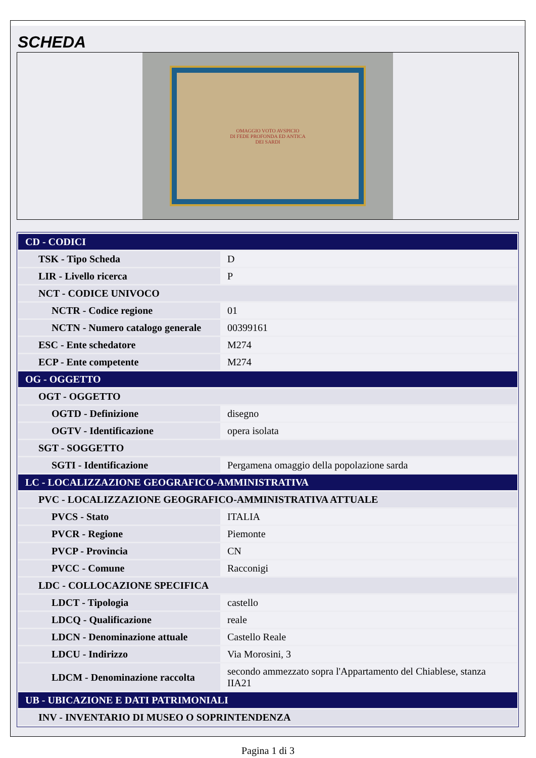SCHEDA
OMAGGIO VOTO AVSPICIO
DI FEDE PROFONDA ED ANTICA
DEI SARDI
| CD - CODICI | |
| TSK - Tipo Scheda | D |
| LIR - Livello ricerca | P |
| NCT - CODICE UNIVOCO | |
| NCTR - Codice regione | 01 |
| NCTN - Numero catalogo generale | 00399161 |
| ESC - Ente schedatore | M274 |
| ECP - Ente competente | M274 |
| OG - OGGETTO | |
| OGT - OGGETTO | |
| OGTD - Definizione | disegno |
| OGTV - Identificazione | opera isolata |
| SGT - SOGGETTO | |
| SGTI - Identificazione | Pergamena omaggio della popolazione sarda |
| LC - LOCALIZZAZIONE GEOGRAFICO-AMMINISTRATIVA | |
| PVC - LOCALIZZAZIONE GEOGRAFICO-AMMINISTRATIVA ATTUALE | |
| PVCS - Stato | ITALIA |
| PVCR - Regione | Piemonte |
| PVCP - Provincia | CN |
| PVCC - Comune | Racconigi |
| LDC - COLLOCAZIONE SPECIFICA | |
| LDCT - Tipologia | castello |
| LDCQ - Qualificazione | reale |
| LDCN - Denominazione attuale | Castello Reale |
| LDCU - Indirizzo | Via Morosini, 3 |
| LDCM - Denominazione raccolta | secondo ammezzato sopra l'Appartamento del Chiablese, stanza IIA21 |
| UB - UBICAZIONE E DATI PATRIMONIALI | |
| INV - INVENTARIO DI MUSEO O SOPRINTENDENZA | |
Pagina 1 di 3